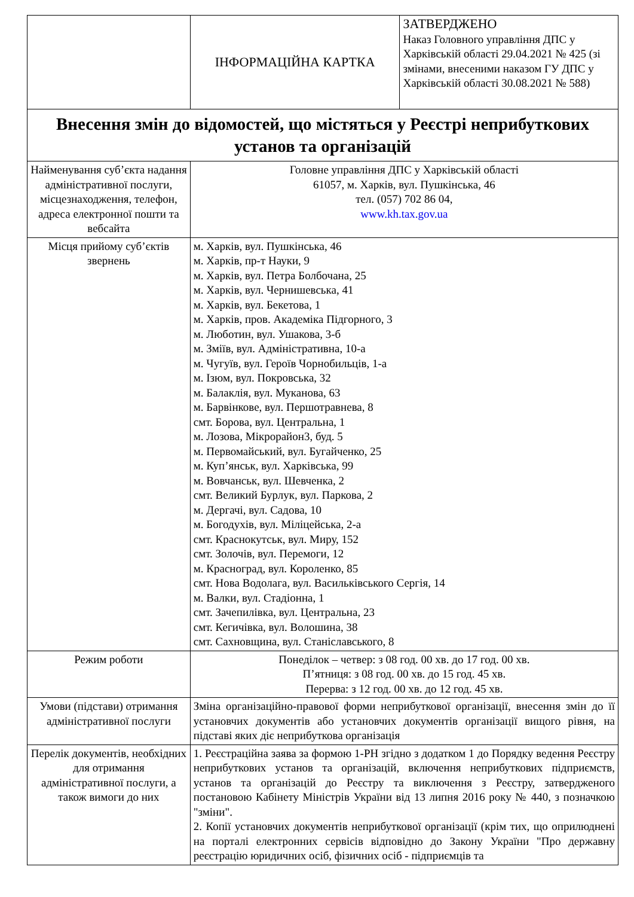| | ІНФОРМАЦІЙНА КАРТКА | ЗАТВЕРДЖЕНО Наказ Головного управління ДПС у Харківській області 29.04.2021 № 425 (зі змінами, внесеними наказом ГУ ДПС у Харківській області 30.08.2021 № 588) |
| Внесення змін до відомостей, що містяться у Реєстрі неприбуткових установ та організацій | | |
| Найменування суб’єкта надання адміністративної послуги, місцезнаходження, телефон, адреса електронної пошти та вебсайта | Головне управління ДПС у Харківській області 61057, м. Харків, вул. Пушкінська, 46 тел. (057) 702 86 04, www.kh.tax.gov.ua | |
| Місця прийому суб’єктів звернень | м. Харків, вул. Пушкінська, 46 м. Харків, пр-т Науки, 9 м. Харків, вул. Петра Болбочана, 25 м. Харків, вул. Чернишевська, 41 м. Харків, вул. Бекетова, 1 м. Харків, пров. Академіка Підгорного, 3 м. Люботин, вул. Ушакова, 3-б м. Зміїв, вул. Адміністративна, 10-а м. Чугуїв, вул. Героїв Чорнобильців, 1-а м. Ізюм, вул. Покровська, 32 м. Балаклія, вул. Муканова, 63 м. Барвінкове, вул. Першотравнева, 8 смт. Борова, вул. Центральна, 1 м. Лозова, Мікрорайон3, буд. 5 м. Первомайський, вул. Бугайченко, 25 м. Куп’янськ, вул. Харківська, 99 м. Вовчанськ, вул. Шевченка, 2 смт. Великий Бурлук, вул. Паркова, 2 м. Дергачі, вул. Садова, 10 м. Богодухів, вул. Міліцейська, 2-а смт. Краснокутськ, вул. Миру, 152 смт. Золочів, вул. Перемоги, 12 м. Красноград, вул. Короленко, 85 смт. Нова Водолага, вул. Васильківського Сергія, 14 м. Валки, вул. Стадіонна, 1 смт. Зачепилівка, вул. Центральна, 23 смт. Кегичівка, вул. Волошина, 38 смт. Сахновщина, вул. Станіславського, 8 | |
| Режим роботи | Понеділок – четвер: з 08 год. 00 хв. до 17 год. 00 хв. П’ятниця: з 08 год. 00 хв. до 15 год. 45 хв. Перерва: з 12 год. 00 хв. до 12 год. 45 хв. | |
| Умови (підстави) отримання адміністративної послуги | Зміна організаційно-правової форми неприбуткової організації, внесення змін до її установчих документів або установчих документів організації вищого рівня, на підставі яких діє неприбуткова організація | |
| Перелік документів, необхідних для отримання адміністративної послуги, а також вимоги до них | 1. Реєстраційна заява за формою 1-РН згідно з додатком 1 до Порядку ведення Реєстру неприбуткових установ та організацій, включення неприбуткових підприємств, установ та організацій до Реєстру та виключення з Реєстру, затвердженого постановою Кабінету Міністрів України від 13 липня 2016 року № 440, з позначкою "зміни". 2. Копії установчих документів неприбуткової організації (крім тих, що оприлюднені на порталі електронних сервісів відповідно до Закону України "Про державну реєстрацію юридичних осіб, фізичних осіб - підприємців та | |